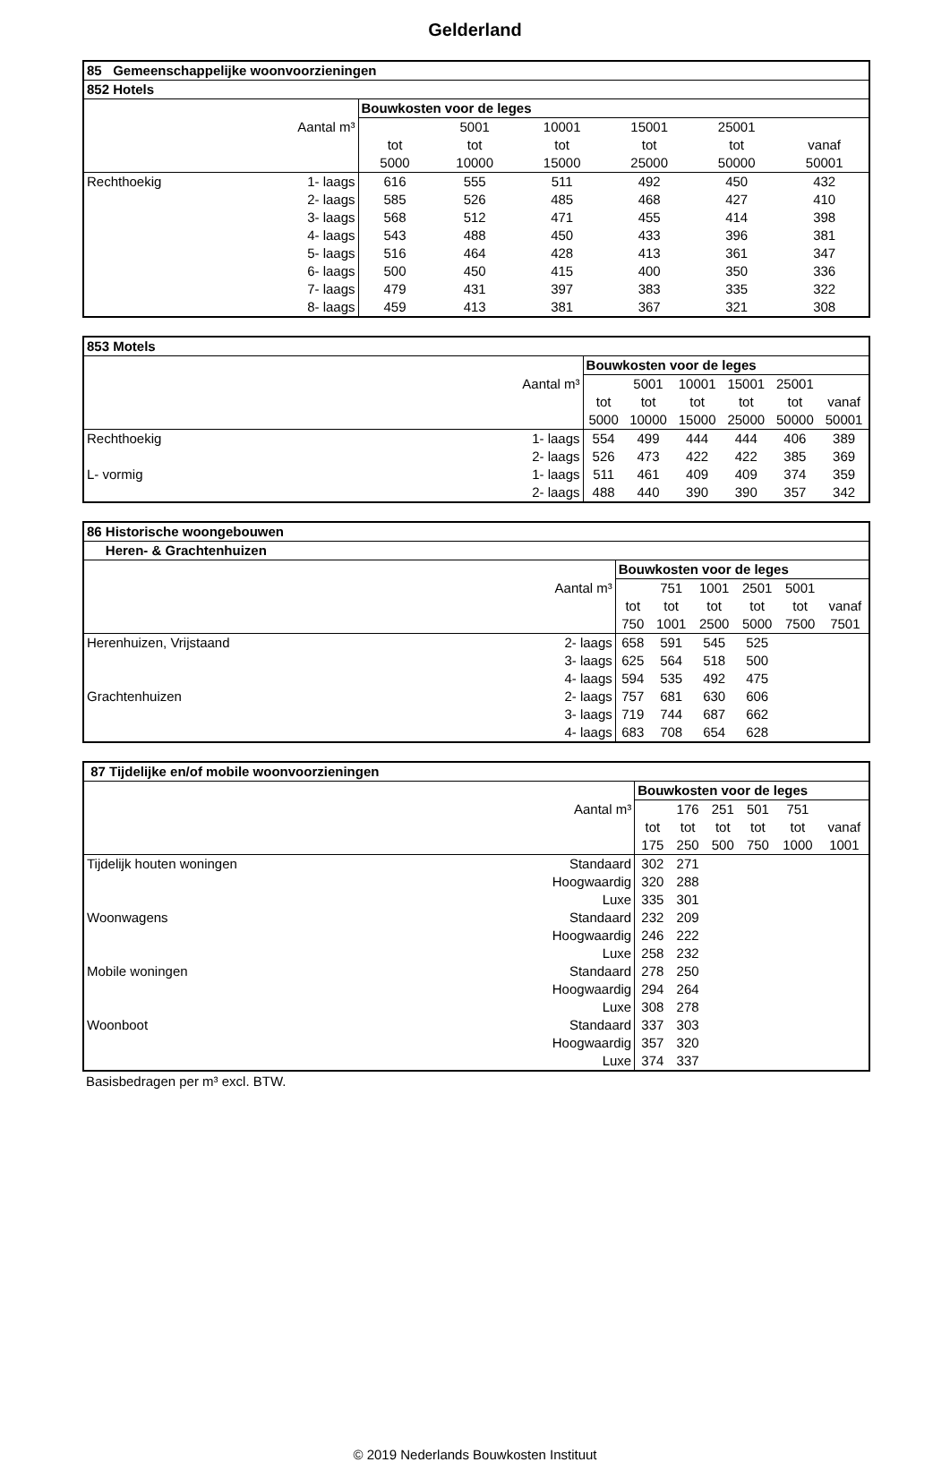Gelderland
| 85 Gemeenschappelijke woonvoorzieningen | | | | | | | |
| --- | --- | --- | --- | --- | --- | --- | --- |
| 852 Hotels | | | | | | | |
| | | Bouwkosten voor de leges | | | | | |
| Aantal m³ | | | 5001 | 10001 | 15001 | 25001 | |
| | | tot | tot | tot | tot | tot | vanaf |
| | | 5000 | 10000 | 15000 | 25000 | 50000 | 50001 |
| Rechthoekig | 1- laags | 616 | 555 | 511 | 492 | 450 | 432 |
| | 2- laags | 585 | 526 | 485 | 468 | 427 | 410 |
| | 3- laags | 568 | 512 | 471 | 455 | 414 | 398 |
| | 4- laags | 543 | 488 | 450 | 433 | 396 | 381 |
| | 5- laags | 516 | 464 | 428 | 413 | 361 | 347 |
| | 6- laags | 500 | 450 | 415 | 400 | 350 | 336 |
| | 7- laags | 479 | 431 | 397 | 383 | 335 | 322 |
| | 8- laags | 459 | 413 | 381 | 367 | 321 | 308 |
| 853 Motels | | | | | | | |
| --- | --- | --- | --- | --- | --- | --- | --- |
| | | Bouwkosten voor de leges | | | | | |
| Aantal m³ | | | 5001 | 10001 | 15001 | 25001 | |
| | | tot | tot | tot | tot | tot | vanaf |
| | | 5000 | 10000 | 15000 | 25000 | 50000 | 50001 |
| Rechthoekig | 1- laags | 554 | 499 | 444 | 444 | 406 | 389 |
| | 2- laags | 526 | 473 | 422 | 422 | 385 | 369 |
| L- vormig | 1- laags | 511 | 461 | 409 | 409 | 374 | 359 |
| | 2- laags | 488 | 440 | 390 | 390 | 357 | 342 |
| 86 Historische woongebouwen | | | | | | | |
| --- | --- | --- | --- | --- | --- | --- | --- |
| Heren- & Grachtenhuizen | | | | | | | |
| | | Bouwkosten voor de leges | | | | | |
| Aantal m³ | | | 751 | 1001 | 2501 | 5001 | |
| | | tot | tot | tot | tot | tot | vanaf |
| | | 750 | 1001 | 2500 | 5000 | 7500 | 7501 |
| Herenhuizen, Vrijstaand | 2- laags | 658 | 591 | 545 | 525 | | |
| | 3- laags | 625 | 564 | 518 | 500 | | |
| | 4- laags | 594 | 535 | 492 | 475 | | |
| Grachtenhuizen | 2- laags | 757 | 681 | 630 | 606 | | |
| | 3- laags | 719 | 744 | 687 | 662 | | |
| | 4- laags | 683 | 708 | 654 | 628 | | |
| 87 Tijdelijke en/of mobile woonvoorzieningen | | | | | | | |
| --- | --- | --- | --- | --- | --- | --- | --- |
| | | Bouwkosten voor de leges | | | | | |
| Aantal m³ | | | 176 | 251 | 501 | 751 | |
| | | tot | tot | tot | tot | tot | vanaf |
| | | 175 | 250 | 500 | 750 | 1000 | 1001 |
| Tijdelijk houten woningen | Standaard | 302 | 271 | | | | |
| | Hoogwaardig | 320 | 288 | | | | |
| | Luxe | 335 | 301 | | | | |
| Woonwagens | Standaard | 232 | 209 | | | | |
| | Hoogwaardig | 246 | 222 | | | | |
| | Luxe | 258 | 232 | | | | |
| Mobile woningen | Standaard | 278 | 250 | | | | |
| | Hoogwaardig | 294 | 264 | | | | |
| | Luxe | 308 | 278 | | | | |
| Woonboot | Standaard | 337 | 303 | | | | |
| | Hoogwaardig | 357 | 320 | | | | |
| | Luxe | 374 | 337 | | | | |
Basisbedragen per m³ excl. BTW.
© 2019 Nederlands Bouwkosten Instituut